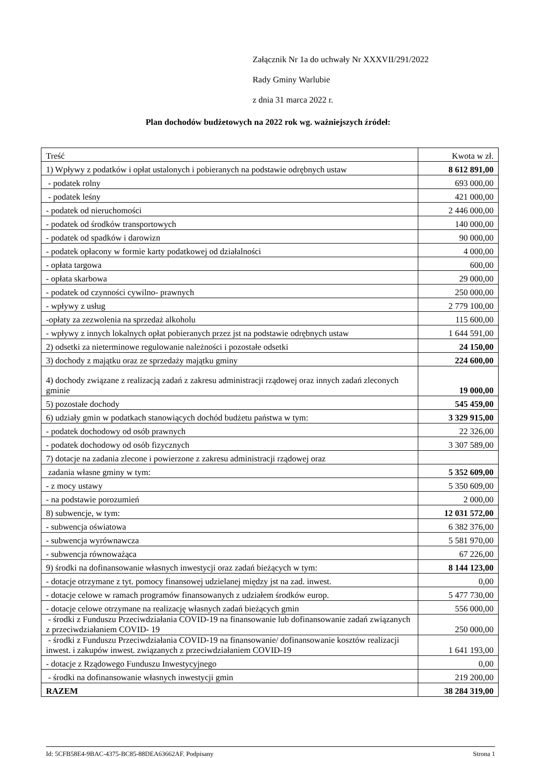Załącznik Nr 1a do uchwały Nr XXXVII/291/2022
Rady Gminy Warlubie
z dnia 31 marca 2022 r.
Plan dochodów budżetowych na 2022 rok wg. ważniejszych źródeł:
| Treść | Kwota w zł. |
| --- | --- |
| 1) Wpływy z podatków i opłat ustalonych i pobieranych na podstawie odrębnych ustaw | 8 612 891,00 |
| - podatek rolny | 693 000,00 |
| - podatek leśny | 421 000,00 |
| - podatek od nieruchomości | 2 446 000,00 |
| - podatek od środków transportowych | 140 000,00 |
| - podatek od spadków i darowizn | 90 000,00 |
| - podatek opłacony w formie karty podatkowej od działalności | 4 000,00 |
| - opłata targowa | 600,00 |
| - opłata skarbowa | 29 000,00 |
| - podatek od czynności cywilno- prawnych | 250 000,00 |
| - wpływy z usług | 2 779 100,00 |
| -opłaty za zezwolenia na sprzedaż alkoholu | 115 600,00 |
| - wpływy z innych lokalnych opłat pobieranych przez jst na podstawie odrębnych ustaw | 1 644 591,00 |
| 2) odsetki za nieterminowe regulowanie należności i pozostałe odsetki | 24 150,00 |
| 3) dochody z majątku oraz ze sprzedaży majątku gminy | 224 600,00 |
| 4) dochody związane z realizacją zadań z zakresu administracji rządowej oraz innych zadań zleconych gminie | 19 000,00 |
| 5) pozostałe dochody | 545 459,00 |
| 6) udziały gmin w podatkach stanowiących dochód budżetu państwa w tym: | 3 329 915,00 |
| - podatek dochodowy od osób prawnych | 22 326,00 |
| - podatek dochodowy od osób fizycznych | 3 307 589,00 |
| 7) dotacje na zadania zlecone i powierzone z zakresu administracji rządowej oraz | |
| zadania własne gminy w tym: | 5 352 609,00 |
| - z mocy ustawy | 5 350 609,00 |
| - na podstawie porozumień | 2 000,00 |
| 8) subwencje, w tym: | 12 031 572,00 |
| - subwencja oświatowa | 6 382 376,00 |
| - subwencja wyrównawcza | 5 581 970,00 |
| - subwencja równoważąca | 67 226,00 |
| 9) środki na dofinansowanie własnych inwestycji oraz zadań bieżących w tym: | 8 144 123,00 |
| - dotacje otrzymane z tyt. pomocy finansowej udzielanej między jst na zad. inwest. | 0,00 |
| - dotacje celowe w ramach programów finansowanych z udziałem środków europ. | 5 477 730,00 |
| - dotacje celowe otrzymane na realizację własnych zadań bieżących gmin | 556 000,00 |
| - środki z Funduszu Przeciwdziałania COVID-19 na finansowanie lub dofinansowanie zadań związanych z przeciwdziałaniem COVID- 19 | 250 000,00 |
| - środki z Funduszu Przeciwdziałania COVID-19 na finansowanie/ dofinansowanie kosztów realizacji inwest. i zakupów inwest. związanych z przeciwdziałaniem COVID-19 | 1 641 193,00 |
| - dotacje z Rządowego Funduszu Inwestycyjnego | 0,00 |
| - środki na dofinansowanie własnych inwestycji gmin | 219 200,00 |
| RAZEM | 38 284 319,00 |
Id: 5CFB58E4-9BAC-4375-BC85-88DEA63662AF. Podpisany Strona 1